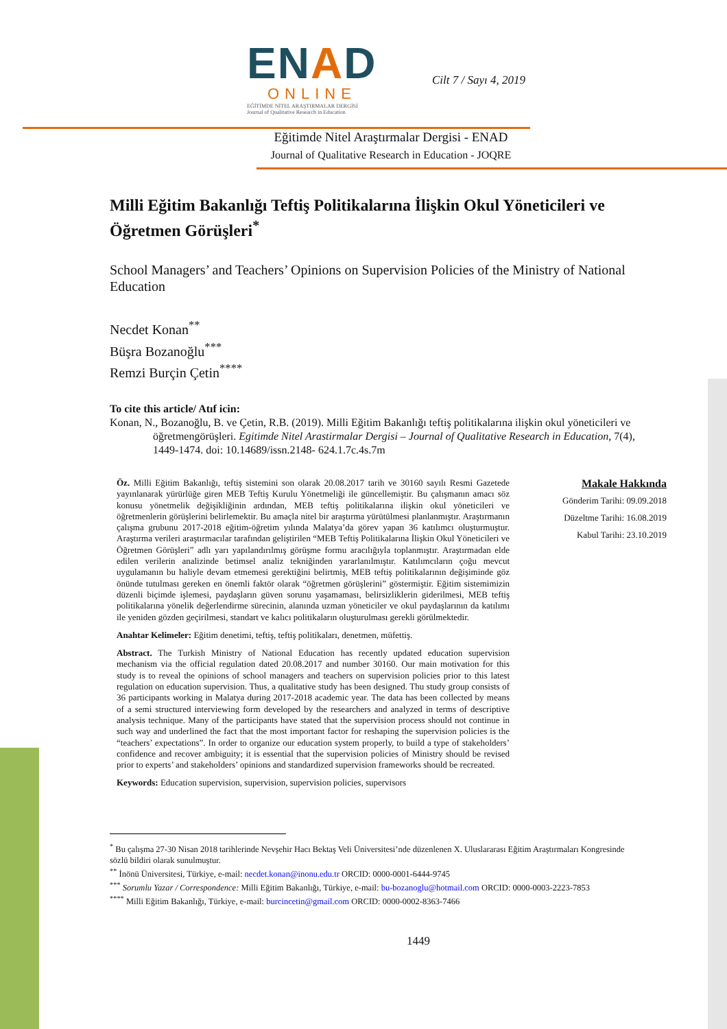ENAD
ONLINE
EĞİTİMDE NİTEL ARAŞTIRMALAR DERGİSİ
Journal of Qualitative Research in Education
Cilt 7 / Sayı 4, 2019
Eğitimde Nitel Araştırmalar Dergisi - ENAD
Journal of Qualitative Research in Education - JOQRE
Milli Eğitim Bakanlığı Teftiş Politikalarına İlişkin Okul Yöneticileri ve Öğretmen Görüşleri<sup>*</sup>
School Managers’ and Teachers’ Opinions on Supervision Policies of the Ministry of National Education
Necdet Konan<sup>**</sup>
Büşra Bozanoğlu<sup>***</sup>
Remzi Burçin Çetin<sup>****</sup>
To cite this article/ Atıf icin:
Konan, N., Bozanoğlu, B. ve Çetin, R.B. (2019). Milli Eğitim Bakanlığı teftiş politikalarına ilişkin okul yöneticileri ve öğretmengörüşleri. Egitimde Nitel Arastirmalar Dergisi – Journal of Qualitative Research in Education, 7(4), 1449-1474. doi: 10.14689/issn.2148- 624.1.7c.4s.7m
Öz. Milli Eğitim Bakanlığı, teftiş sistemini son olarak 20.08.2017 tarih ve 30160 sayılı Resmi Gazetede yayınlanarak yürürlüğe giren MEB Teftiş Kurulu Yönetmeliği ile güncellemiştir. Bu çalışmanın amacı söz konusu yönetmelik değişikliğinin ardından, MEB teftiş politikalarına ilişkin okul yöneticileri ve öğretmenlerin görüşlerini belirlemektir. Bu amaçla nitel bir araştırma yürütülmesi planlanmıştır. Araştırmanın çalışma grubunu 2017-2018 eğitim-öğretim yılında Malatya’da görev yapan 36 katılımcı oluşturmuştur. Araştırma verileri araştırmacılar tarafından geliştirilen “MEB Teftiş Politikalarına İlişkin Okul Yöneticileri ve Öğretmen Görüşleri” adlı yarı yapılandırılmış görüşme formu aracılığıyla toplanmıştır. Araştırmadan elde edilen verilerin analizinde betimsel analiz tekniğinden yararlanılmıştır. Katılımcıların çoğu mevcut uygulamanın bu haliyle devam etmemesi gerektiğini belirtmiş, MEB teftiş politikalarının değişiminde göz önünde tutulması gereken en önemli faktör olarak “öğretmen görüşlerini” göstermiştir. Eğitim sistemimizin düzenli biçimde işlemesi, paydaşların güven sorunu yaşamaması, belirsizliklerin giderilmesi, MEB teftiş politikalarına yönelik değerlendirme sürecinin, alanında uzman yöneticiler ve okul paydaşlarının da katılımı ile yeniden gözden geçirilmesi, standart ve kalıcı politikaların oluşturulması gerekli görülmektedir.
Anahtar Kelimeler: Eğitim denetimi, teftiş, teftiş politikaları, denetmen, müfettiş.
Abstract. The Turkish Ministry of National Education has recently updated education supervision mechanism via the official regulation dated 20.08.2017 and number 30160. Our main motivation for this study is to reveal the opinions of school managers and teachers on supervision policies prior to this latest regulation on education supervision. Thus, a qualitative study has been designed. Thu study group consists of 36 participants working in Malatya during 2017-2018 academic year. The data has been collected by means of a semi structured interviewing form developed by the researchers and analyzed in terms of descriptive analysis technique. Many of the participants have stated that the supervision process should not continue in such way and underlined the fact that the most important factor for reshaping the supervision policies is the “teachers’ expectations”. In order to organize our education system properly, to build a type of stakeholders’ confidence and recover ambiguity; it is essential that the supervision policies of Ministry should be revised prior to experts’ and stakeholders’ opinions and standardized supervision frameworks should be recreated.
Keywords: Education supervision, supervision, supervision policies, supervisors
Makale Hakkında
Gönderim Tarihi: 09.09.2018
Düzeltme Tarihi: 16.08.2019
Kabul Tarihi: 23.10.2019
<sup>*</sup> Bu çalışma 27-30 Nisan 2018 tarihlerinde Nevşehir Hacı Bektaş Veli Üniversitesi’nde düzenlenen X. Uluslararası Eğitim Araştırmaları Kongresinde sözlü bildiri olarak sunulmuştur.
<sup>**</sup> İnönü Üniversitesi, Türkiye, e-mail: necdet.konan@inonu.edu.tr ORCID: 0000-0001-6444-9745
<sup>***</sup> Sorumlu Yazar / Correspondence: Milli Eğitim Bakanlığı, Türkiye, e-mail: bu-bozanoglu@hotmail.com ORCID: 0000-0003-2223-7853
<sup>****</sup> Milli Eğitim Bakanlığı, Türkiye, e-mail: burcincetin@gmail.com ORCID: 0000-0002-8363-7466
1449